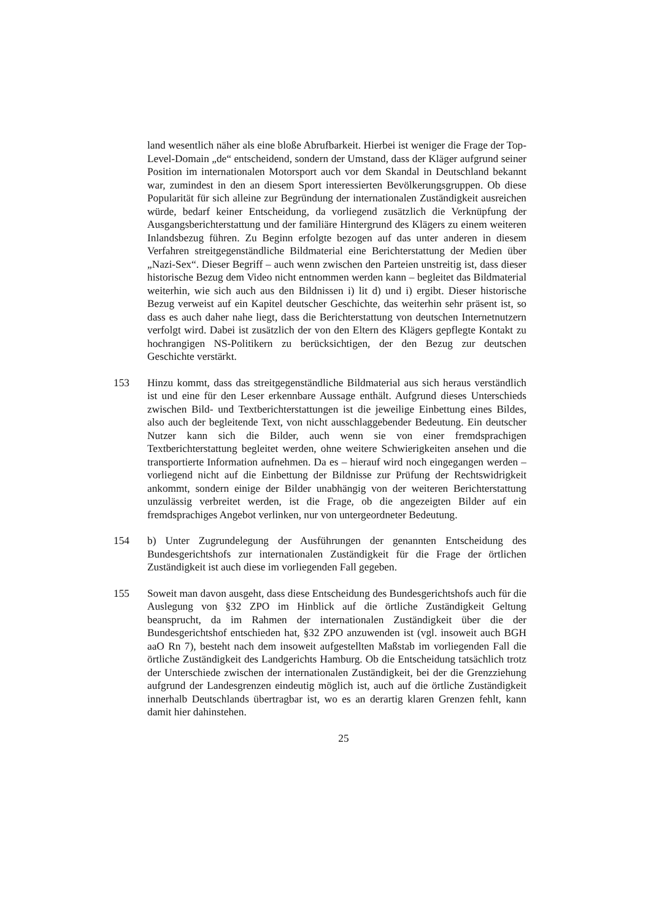land wesentlich näher als eine bloße Abrufbarkeit. Hierbei ist weniger die Frage der Top-Level-Domain „de“ entscheidend, sondern der Umstand, dass der Kläger aufgrund seiner Position im internationalen Motorsport auch vor dem Skandal in Deutschland bekannt war, zumindest in den an diesem Sport interessierten Bevölkerungsgruppen. Ob diese Popularität für sich alleine zur Begründung der internationalen Zuständigkeit ausreichen würde, bedarf keiner Entscheidung, da vorliegend zusätzlich die Verknüpfung der Ausgangsberichterstattung und der familiäre Hintergrund des Klägers zu einem weiteren Inlandsbezug führen. Zu Beginn erfolgte bezogen auf das unter anderen in diesem Verfahren streitgegenständliche Bildmaterial eine Berichterstattung der Medien über „Nazi-Sex“. Dieser Begriff – auch wenn zwischen den Parteien unstreitig ist, dass dieser historische Bezug dem Video nicht entnommen werden kann – begleitet das Bildmaterial weiterhin, wie sich auch aus den Bildnissen i) lit d) und i) ergibt. Dieser historische Bezug verweist auf ein Kapitel deutscher Geschichte, das weiterhin sehr präsent ist, so dass es auch daher nahe liegt, dass die Berichterstattung von deutschen Internetnutzern verfolgt wird. Dabei ist zusätzlich der von den Eltern des Klägers gepflegte Kontakt zu hochrangigen NS-Politikern zu berücksichtigen, der den Bezug zur deutschen Geschichte verstärkt.
153 Hinzu kommt, dass das streitgegenständliche Bildmaterial aus sich heraus verständlich ist und eine für den Leser erkennbare Aussage enthält. Aufgrund dieses Unterschieds zwischen Bild- und Textberichterstattungen ist die jeweilige Einbettung eines Bildes, also auch der begleitende Text, von nicht ausschlaggebender Bedeutung. Ein deutscher Nutzer kann sich die Bilder, auch wenn sie von einer fremdsprachigen Textberichterstattung begleitet werden, ohne weitere Schwierigkeiten ansehen und die transportierte Information aufnehmen. Da es – hierauf wird noch eingegangen werden – vorliegend nicht auf die Einbettung der Bildnisse zur Prüfung der Rechtswidrigkeit ankommt, sondern einige der Bilder unabhängig von der weiteren Berichterstattung unzulässig verbreitet werden, ist die Frage, ob die angezeigten Bilder auf ein fremdsprachiges Angebot verlinken, nur von untergeordneter Bedeutung.
154 b) Unter Zugrundelegung der Ausführungen der genannten Entscheidung des Bundesgerichtshofs zur internationalen Zuständigkeit für die Frage der örtlichen Zuständigkeit ist auch diese im vorliegenden Fall gegeben.
155 Soweit man davon ausgeht, dass diese Entscheidung des Bundesgerichtshofs auch für die Auslegung von §32 ZPO im Hinblick auf die örtliche Zuständigkeit Geltung beansprucht, da im Rahmen der internationalen Zuständigkeit über die der Bundesgerichtshof entschieden hat, §32 ZPO anzuwenden ist (vgl. insoweit auch BGH aaO Rn 7), besteht nach dem insoweit aufgestellten Maßstab im vorliegenden Fall die örtliche Zuständigkeit des Landgerichts Hamburg. Ob die Entscheidung tatsächlich trotz der Unterschiede zwischen der internationalen Zuständigkeit, bei der die Grenzziehung aufgrund der Landesgrenzen eindeutig möglich ist, auch auf die örtliche Zuständigkeit innerhalb Deutschlands übertragbar ist, wo es an derartig klaren Grenzen fehlt, kann damit hier dahinstehen.
25